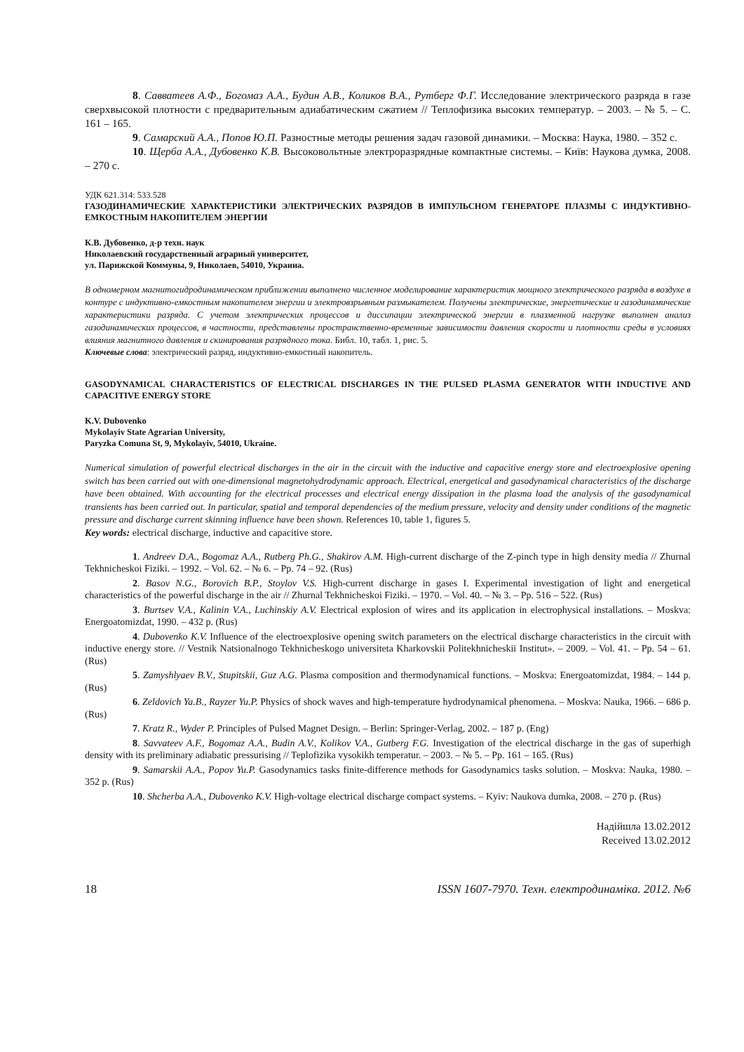8. Савватеев А.Ф., Богомаз А.А., Будин А.В., Коликов В.А., Рутберг Ф.Г. Исследование электрического разряда в газе сверхвысокой плотности с предварительным адиабатическим сжатием // Теплофизика высоких температур. – 2003. – № 5. – С. 161 – 165.
9. Самарский А.А., Попов Ю.П. Разностные методы решения задач газовой динамики. – Москва: Наука, 1980. – 352 с.
10. Щерба А.А., Дубовенко К.В. Высоковольтные электроразрядные компактные системы. – Київ: Наукова думка, 2008. – 270 с.
УДК 621.314: 533.528
ГАЗОДИНАМИЧЕСКИЕ ХАРАКТЕРИСТИКИ ЭЛЕКТРИЧЕСКИХ РАЗРЯДОВ В ИМПУЛЬСНОМ ГЕНЕРАТОРЕ ПЛАЗМЫ С ИНДУКТИВНО-ЕМКОСТНЫМ НАКОПИТЕЛЕМ ЭНЕРГИИ
К.В. Дубовенко, д-р техн. наук
Николаевский государственный аграрный университет,
ул. Парижской Коммуны, 9, Николаев, 54010, Украина.
В одномерном магнитогидродинамическом приближении выполнено численное моделирование характеристик мощного электрического разряда в воздухе в контуре с индуктивно-емкостным накопителем энергии и электровзрывным размыкателем. Получены электрические, энергетические и газодинамические характеристики разряда. С учетом электрических процессов и диссипации электрической энергии в плазменной нагрузке выполнен анализ газодинамических процессов, в частности, представлены пространственно-временные зависимости давления скорости и плотности среды в условиях влияния магнитного давления и скинирования разрядного тока. Библ. 10, табл. 1, рис. 5.
Ключевые слова: электрический разряд, индуктивно-емкостный накопитель.
GASODYNAMICAL CHARACTERISTICS OF ELECTRICAL DISCHARGES IN THE PULSED PLASMA GENERATOR WITH INDUCTIVE AND CAPACITIVE ENERGY STORE
K.V. Dubovenko
Mykolayiv State Agrarian University,
Paryzka Comuna St, 9, Mykolayiv, 54010, Ukraine.
Numerical simulation of powerful electrical discharges in the air in the circuit with the inductive and capacitive energy store and electroexplosive opening switch has been carried out with one-dimensional magnetohydrodynamic approach. Electrical, energetical and gasodynamical characteristics of the discharge have been obtained. With accounting for the electrical processes and electrical energy dissipation in the plasma load the analysis of the gasodynamical transients has been carried out. In particular, spatial and temporal dependencies of the medium pressure, velocity and density under conditions of the magnetic pressure and discharge current skinning influence have been shown. References 10, table 1, figures 5.
Key words: electrical discharge, inductive and capacitive store.
1. Andreev D.A., Bogomaz A.A., Rutberg Ph.G., Shakirov A.M. High-current discharge of the Z-pinch type in high density media // Zhurnal Tekhnicheskoi Fiziki. – 1992. – Vol. 62. – № 6. – Pp. 74 – 92. (Rus)
2. Basov N.G., Borovich B.P., Stoylov V.S. High-current discharge in gases I. Experimental investigation of light and energetical characteristics of the powerful discharge in the air // Zhurnal Tekhnicheskoi Fiziki. – 1970. – Vol. 40. – № 3. – Pp. 516 – 522. (Rus)
3. Burtsev V.A., Kalinin V.A., Luchinskiy A.V. Electrical explosion of wires and its application in electrophysical installations. – Moskva: Energoatomizdat, 1990. – 432 p. (Rus)
4. Dubovenko K.V. Influence of the electroexplosive opening switch parameters on the electrical discharge characteristics in the circuit with inductive energy store. // Vestnik Natsionalnogo Tekhnicheskogo universiteta Kharkovskii Politekhnicheskii Institut». – 2009. – Vol. 41. – Pp. 54 – 61. (Rus)
5. Zamyshlyaev B.V., Stupitskii, Guz A.G. Plasma composition and thermodynamical functions. – Moskva: Energoatomizdat, 1984. – 144 p. (Rus)
6. Zeldovich Ya.B., Rayzer Yu.P. Physics of shock waves and high-temperature hydrodynamical phenomena. – Moskva: Nauka, 1966. – 686 p. (Rus)
7. Kratz R., Wyder P. Principles of Pulsed Magnet Design. – Berlin: Springer-Verlag, 2002. – 187 p. (Eng)
8. Savvateev A.F., Bogomaz A.A., Budin A.V., Kolikov V.A., Gutberg F.G. Investigation of the electrical discharge in the gas of superhigh density with its preliminary adiabatic pressurising // Teplofizika vysokikh temperatur. – 2003. – № 5. – Pp. 161 – 165. (Rus)
9. Samarskii A.A., Popov Yu.P. Gasodynamics tasks finite-difference methods for Gasodynamics tasks solution. – Moskva: Nauka, 1980. – 352 p. (Rus)
10. Shcherba A.A., Dubovenko K.V. High-voltage electrical discharge compact systems. – Kyiv: Naukova dumka, 2008. – 270 p. (Rus)
Надійшла 13.02.2012
Received 13.02.2012
18 ISSN 1607-7970. Техн. електродинаміка. 2012. №6